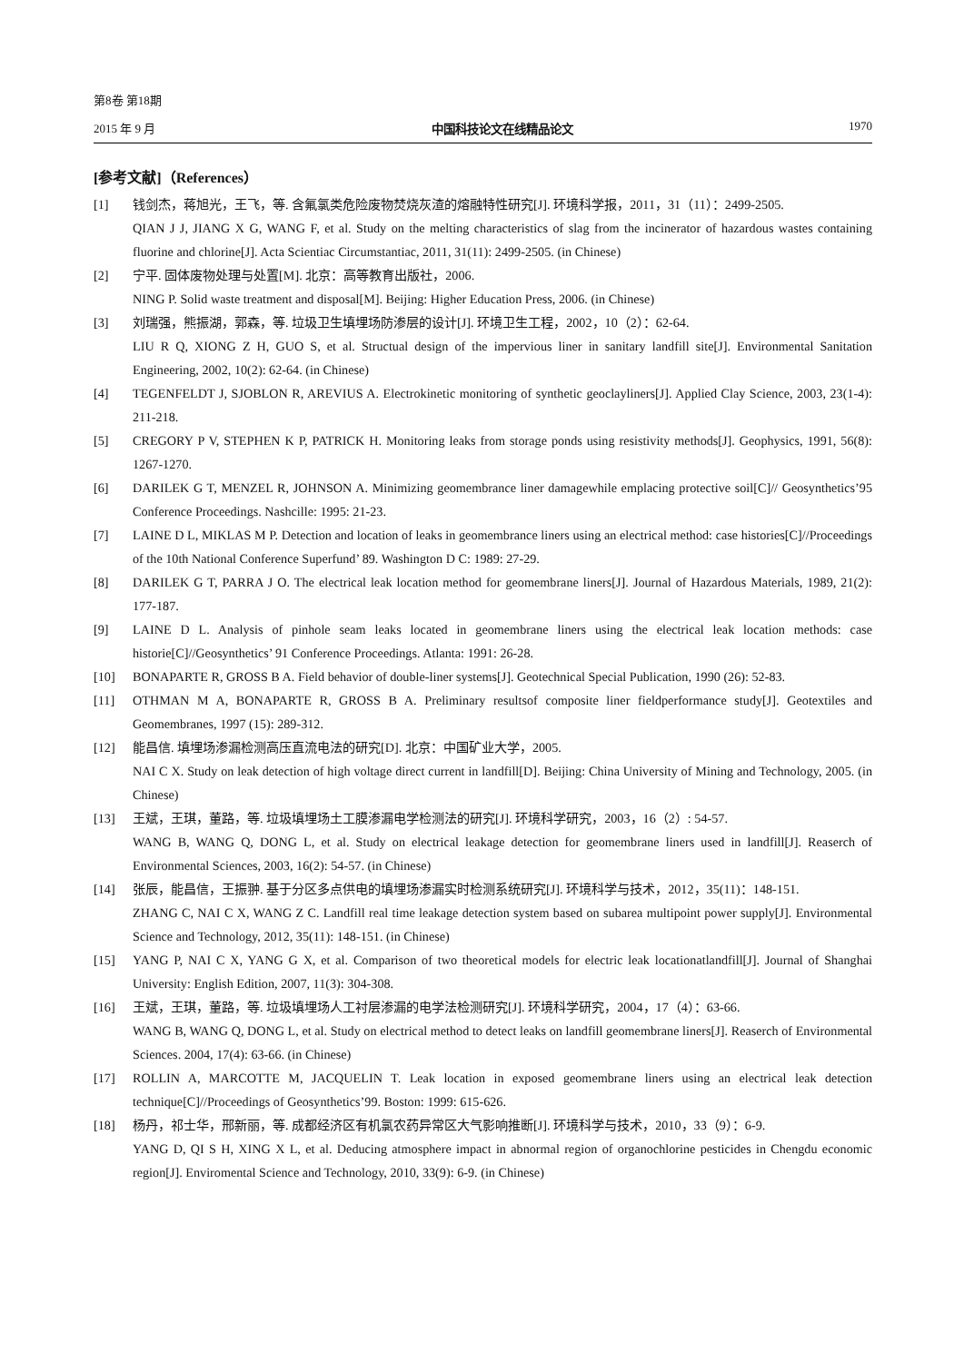第8卷 第18期
2015 年 9 月 中国科技论文在线精品论文 1970
[参考文献]（References）
[1] 钱剑杰，蒋旭光，王飞，等. 含氟氯类危险废物焚烧灰渣的熔融特性研究[J]. 环境科学报，2011，31（11）：2499-2505.
QIAN J J, JIANG X G, WANG F, et al. Study on the melting characteristics of slag from the incinerator of hazardous wastes containing fluorine and chlorine[J]. Acta Scientiac Circumstantiac, 2011, 31(11): 2499-2505. (in Chinese)
[2] 宁平. 固体废物处理与处置[M]. 北京：高等教育出版社，2006.
NING P. Solid waste treatment and disposal[M]. Beijing: Higher Education Press, 2006. (in Chinese)
[3] 刘瑞强，熊振湖，郭森，等. 垃圾卫生填埋场防渗层的设计[J]. 环境卫生工程，2002，10（2）：62-64.
LIU R Q, XIONG Z H, GUO S, et al. Structual design of the impervious liner in sanitary landfill site[J]. Environmental Sanitation Engineering, 2002, 10(2): 62-64. (in Chinese)
[4] TEGENFELDT J, SJOBLON R, AREVIUS A. Electrokinetic monitoring of synthetic geoclayliners[J]. Applied Clay Science, 2003, 23(1-4): 211-218.
[5] CREGORY P V, STEPHEN K P, PATRICK H. Monitoring leaks from storage ponds using resistivity methods[J]. Geophysics, 1991, 56(8): 1267-1270.
[6] DARILEK G T, MENZEL R, JOHNSON A. Minimizing geomembrance liner damagewhile emplacing protective soil[C]// Geosynthetics’95 Conference Proceedings. Nashcille: 1995: 21-23.
[7] LAINE D L, MIKLAS M P. Detection and location of leaks in geomembrance liners using an electrical method: case histories[C]//Proceedings of the 10th National Conference Superfund’ 89. Washington D C: 1989: 27-29.
[8] DARILEK G T, PARRA J O. The electrical leak location method for geomembrane liners[J]. Journal of Hazardous Materials, 1989, 21(2): 177-187.
[9] LAINE D L. Analysis of pinhole seam leaks located in geomembrane liners using the electrical leak location methods: case historie[C]//Geosynthetics’ 91 Conference Proceedings. Atlanta: 1991: 26-28.
[10] BONAPARTE R, GROSS B A. Field behavior of double-liner systems[J]. Geotechnical Special Publication, 1990 (26): 52-83.
[11] OTHMAN M A, BONAPARTE R, GROSS B A. Preliminary resultsof composite liner fieldperformance study[J]. Geotextiles and Geomembranes, 1997 (15): 289-312.
[12] 能昌信. 填埋场渗漏检测高压直流电法的研究[D]. 北京：中国矿业大学，2005.
NAI C X. Study on leak detection of high voltage direct current in landfill[D]. Beijing: China University of Mining and Technology, 2005. (in Chinese)
[13] 王斌，王琪，董路，等. 垃圾填埋场土工膜渗漏电学检测法的研究[J]. 环境科学研究，2003，16（2）: 54-57.
WANG B, WANG Q, DONG L, et al. Study on electrical leakage detection for geomembrane liners used in landfill[J]. Reaserch of Environmental Sciences, 2003, 16(2): 54-57. (in Chinese)
[14] 张辰，能昌信，王振翀. 基于分区多点供电的填埋场渗漏实时检测系统研究[J]. 环境科学与技术，2012，35(11)：148-151.
ZHANG C, NAI C X, WANG Z C. Landfill real time leakage detection system based on subarea multipoint power supply[J]. Environmental Science and Technology, 2012, 35(11): 148-151. (in Chinese)
[15] YANG P, NAI C X, YANG G X, et al. Comparison of two theoretical models for electric leak locationatlandfill[J]. Journal of Shanghai University: English Edition, 2007, 11(3): 304-308.
[16] 王斌，王琪，董路，等. 垃圾填埋场人工衬层渗漏的电学法检测研究[J]. 环境科学研究，2004，17（4）：63-66.
WANG B, WANG Q, DONG L, et al. Study on electrical method to detect leaks on landfill geomembrane liners[J]. Reaserch of Environmental Sciences. 2004, 17(4): 63-66. (in Chinese)
[17] ROLLIN A, MARCOTTE M, JACQUELIN T. Leak location in exposed geomembrane liners using an electrical leak detection technique[C]//Proceedings of Geosynthetics’99. Boston: 1999: 615-626.
[18] 杨丹，祁士华，邢新丽，等. 成都经济区有机氯农药异常区大气影响推断[J]. 环境科学与技术，2010，33（9）：6-9.
YANG D, QI S H, XING X L, et al. Deducing atmosphere impact in abnormal region of organochlorine pesticides in Chengdu economic region[J]. Enviromental Science and Technology, 2010, 33(9): 6-9. (in Chinese)